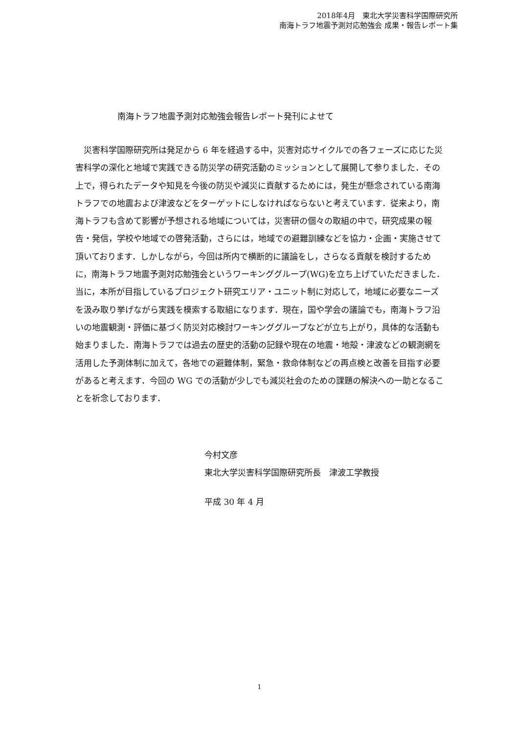2018年4月　東北大学災害科学国際研究所
南海トラフ地震予測対応勉強会 成果・報告レポート集
南海トラフ地震予測対応勉強会報告レポート発刊によせて
災害科学国際研究所は発足から 6 年を経過する中，災害対応サイクルでの各フェーズに応じた災害科学の深化と地域で実践できる防災学の研究活動のミッションとして展開して参りました．その上で，得られたデータや知見を今後の防災や減災に貢献するためには，発生が懸念されている南海トラフでの地震および津波などをターゲットにしなければならないと考えています．従来より，南海トラフも含めて影響が予想される地域については，災害研の個々の取組の中で，研究成果の報告・発信，学校や地域での啓発活動，さらには，地域での避難訓練などを協力・企画・実施させて頂いております．しかしながら，今回は所内で横断的に議論をし，さらなる貢献を検討するために，南海トラフ地震予測対応勉強会というワーキンググループ(WG)を立ち上げていただきました．当に，本所が目指しているプロジェクト研究エリア・ユニット制に対応して，地域に必要なニーズを汲み取り挙げながら実践を模索する取組になります．現在，国や学会の議論でも，南海トラフ沿いの地震観測・評価に基づく防災対応検討ワーキンググループなどが立ち上がり，具体的な活動も始まりました．南海トラフでは過去の歴史的活動の記録や現在の地震・地殻・津波などの観測網を活用した予測体制に加えて，各地での避難体制，緊急・救命体制などの再点検と改善を目指す必要があると考えます．今回の WG での活動が少しでも減災社会のための課題の解決への一助となることを祈念しております．
今村文彦
東北大学災害科学国際研究所長　津波工学教授
平成 30 年 4 月
1